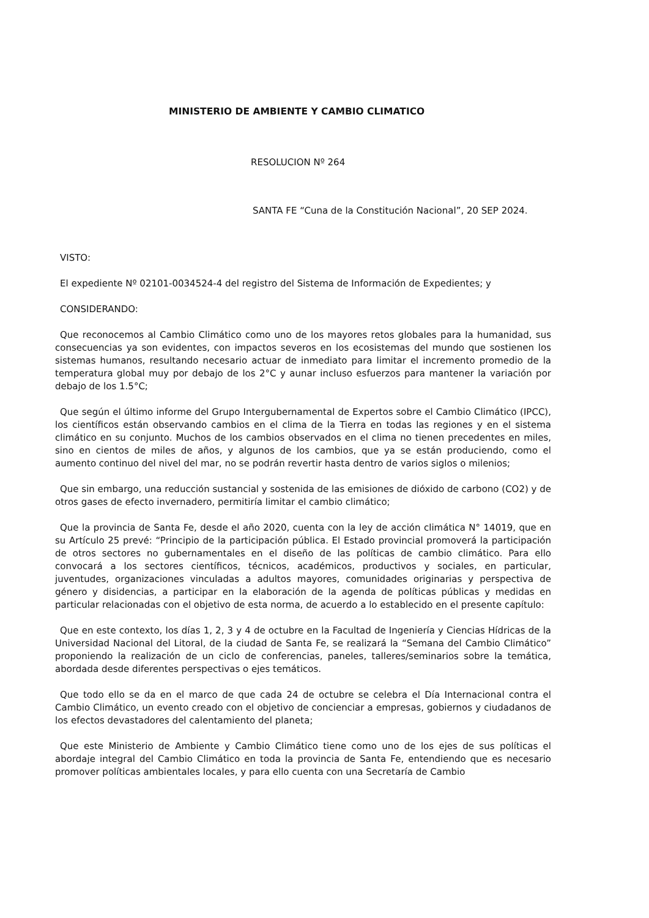MINISTERIO DE AMBIENTE Y CAMBIO CLIMATICO
RESOLUCION Nº 264
SANTA FE “Cuna de la Constitución Nacional”, 20 SEP 2024.
VISTO:
El expediente Nº 02101-0034524-4 del registro del Sistema de Información de Expedientes; y
CONSIDERANDO:
Que reconocemos al Cambio Climático como uno de los mayores retos globales para la humanidad, sus consecuencias ya son evidentes, con impactos severos en los ecosistemas del mundo que sostienen los sistemas humanos, resultando necesario actuar de inmediato para limitar el incremento promedio de la temperatura global muy por debajo de los 2°C y aunar incluso esfuerzos para mantener la variación por debajo de los 1.5°C;
Que según el último informe del Grupo Intergubernamental de Expertos sobre el Cambio Climático (IPCC), los científicos están observando cambios en el clima de la Tierra en todas las regiones y en el sistema climático en su conjunto. Muchos de los cambios observados en el clima no tienen precedentes en miles, sino en cientos de miles de años, y algunos de los cambios, que ya se están produciendo, como el aumento continuo del nivel del mar, no se podrán revertir hasta dentro de varios siglos o milenios;
Que sin embargo, una reducción sustancial y sostenida de las emisiones de dióxido de carbono (CO2) y de otros gases de efecto invernadero, permitiría limitar el cambio climático;
Que la provincia de Santa Fe, desde el año 2020, cuenta con la ley de acción climática N° 14019, que en su Artículo 25 prevé: “Principio de la participación pública. El Estado provincial promoverá la participación de otros sectores no gubernamentales en el diseño de las políticas de cambio climático. Para ello convocará a los sectores científicos, técnicos, académicos, productivos y sociales, en particular, juventudes, organizaciones vinculadas a adultos mayores, comunidades originarias y perspectiva de género y disidencias, a participar en la elaboración de la agenda de políticas públicas y medidas en particular relacionadas con el objetivo de esta norma, de acuerdo a lo establecido en el presente capítulo:
Que en este contexto, los días 1, 2, 3 y 4 de octubre en la Facultad de Ingeniería y Ciencias Hídricas de la Universidad Nacional del Litoral, de la ciudad de Santa Fe, se realizará la “Semana del Cambio Climático” proponiendo la realización de un ciclo de conferencias, paneles, talleres/seminarios sobre la temática, abordada desde diferentes perspectivas o ejes temáticos.
Que todo ello se da en el marco de que cada 24 de octubre se celebra el Día Internacional contra el Cambio Climático, un evento creado con el objetivo de concienciar a empresas, gobiernos y ciudadanos de los efectos devastadores del calentamiento del planeta;
Que este Ministerio de Ambiente y Cambio Climático tiene como uno de los ejes de sus políticas el abordaje integral del Cambio Climático en toda la provincia de Santa Fe, entendiendo que es necesario promover políticas ambientales locales, y para ello cuenta con una Secretaría de Cambio